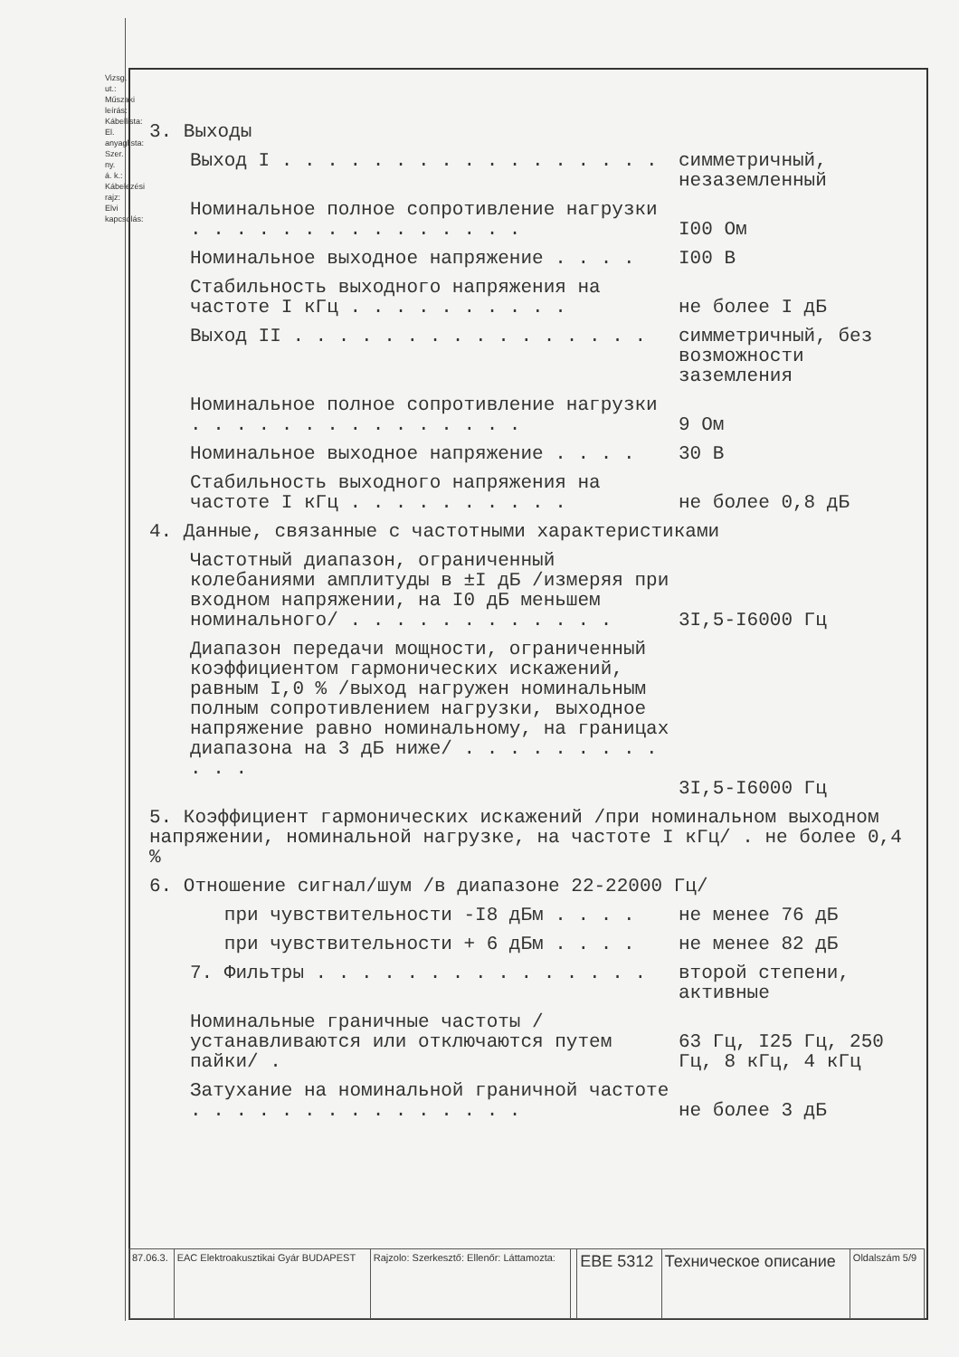Vizsg. ut.: Műszaki leírás: Kábellista: El. anyaglista: Szer. ny. á. k.: Kábelezési rajz: Elvi kapcsolás:
3. Выходы
Выход I . . . . . . . . . . . . . . . . . симметричный, незаземленный
Номинальное полное сопротивление нагрузки . . . . . . . . . . . . . . .
I00 Ом
Номинальное выходное напряжение . . . . I00 В
Стабильность выходного напряжения на частоте I кГц . . . . . . . . . .
не более I дБ
Выход II . . . . . . . . . . . . . . . . симметричный, без возможности заземления
Номинальное полное сопротивление нагрузки . . . . . . . . . . . . . . .
9 Ом
Номинальное выходное напряжение . . . . 30 В
Стабильность выходного напряжения на частоте I кГц . . . . . . . . . .
не более 0,8 дБ
4. Данные, связанные с частотными характеристиками
Частотный диапазон, ограниченный колебаниями амплитуды в ±I дБ /измеряя при входном напряжении, на I0 дБ меньшем номинального/ . . . . . . . . . . . .
3I,5-I6000 Гц
Диапазон передачи мощности, ограниченный коэффициентом гармонических искажений, равным I,0 % /выход нагружен номинальным полным сопротивлением нагрузки, выходное напряжение равно номинальному, на границах диапазона на 3 дБ ниже/ . . . . . . . . . . . .
3I,5-I6000 Гц
5. Коэффициент гармонических искажений /при номинальном выходном напряжении, номинальной нагрузке, на частоте I кГц/ . не более 0,4 %
6. Отношение сигнал/шум /в диапазоне 22-22000 Гц/
при чувствительности -I8 дБм . . . . не менее 76 дБ
при чувствительности + 6 дБм . . . . не менее 82 дБ
7. Фильтры . . . . . . . . . . . . . . . второй степени, активные
Номинальные граничные частоты /устанавливаются или отключаются путем пайки/ .
63 Гц, I25 Гц, 250 Гц, 8 кГц, 4 кГц
Затухание на номинальной граничной частоте . . . . . . . . . . . . . . .
не более 3 дБ
| 87.06.3. | EAC Elektroakusztikai Gyár BUDAPEST | Rajzolo: Szerkesztő: Ellenőr: Láttamozta: | | EBE 5312 | Техническое описание | Oldalszám 5/9 |